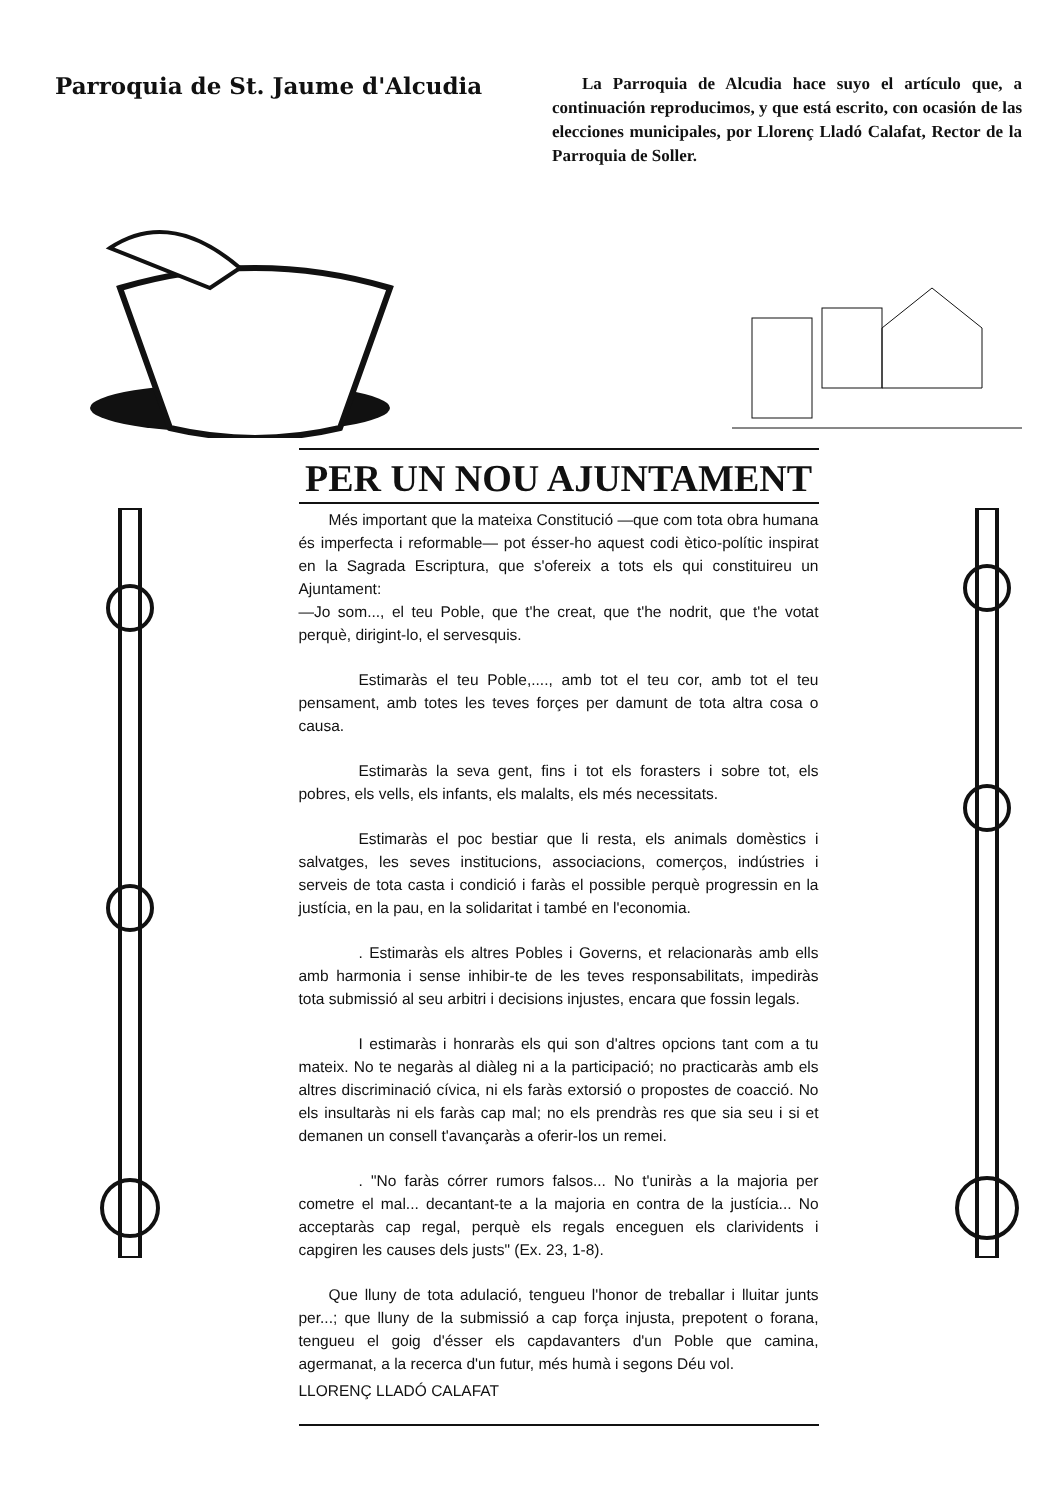Parroquia de St. Jaume d'Alcudia
La Parroquia de Alcudia hace suyo el artículo que, a continuación reproducimos, y que está escrito, con ocasión de las elecciones municipales, por Llorenç Lladó Calafat, Rector de la Parroquia de Soller.
PER UN NOU AJUNTAMENT
Més important que la mateixa Constitució —que com tota obra humana és imperfecta i reformable— pot ésser-ho aquest codi ètico-polític inspirat en la Sagrada Escriptura, que s'ofereix a tots els qui constituireu un Ajuntament:
—Jo som..., el teu Poble, que t'he creat, que t'he nodrit, que t'he votat perquè, dirigint-lo, el servesquis.
Estimaràs el teu Poble,...., amb tot el teu cor, amb tot el teu pensament, amb totes les teves forçes per damunt de tota altra cosa o causa.
Estimaràs la seva gent, fins i tot els forasters i sobre tot, els pobres, els vells, els infants, els malalts, els més necessitats.
Estimaràs el poc bestiar que li resta, els animals domèstics i salvatges, les seves institucions, associacions, comerços, indústries i serveis de tota casta i condició i faràs el possible perquè progressin en la justícia, en la pau, en la solidaritat i també en l'economia.
. Estimaràs els altres Pobles i Governs, et relacionaràs amb ells amb harmonia i sense inhibir-te de les teves responsabilitats, impediràs tota submissió al seu arbitri i decisions injustes, encara que fossin legals.
I estimaràs i honraràs els qui son d'altres opcions tant com a tu mateix. No te negaràs al diàleg ni a la participació; no practicaràs amb els altres discriminació cívica, ni els faràs extorsió o propostes de coacció. No els insultaràs ni els faràs cap mal; no els prendràs res que sia seu i si et demanen un consell t'avançaràs a oferir-los un remei.
. "No faràs córrer rumors falsos... No t'uniràs a la majoria per cometre el mal... decantant-te a la majoria en contra de la justícia... No acceptaràs cap regal, perquè els regals enceguen els clarividents i capgiren les causes dels justs" (Ex. 23, 1-8).
Que lluny de tota adulació, tengueu l'honor de treballar i lluitar junts per...; que lluny de la submissió a cap força injusta, prepotent o forana, tengueu el goig d'ésser els capdavanters d'un Poble que camina, agermanat, a la recerca d'un futur, més humà i segons Déu vol.
LLORENÇ LLADÓ CALAFAT